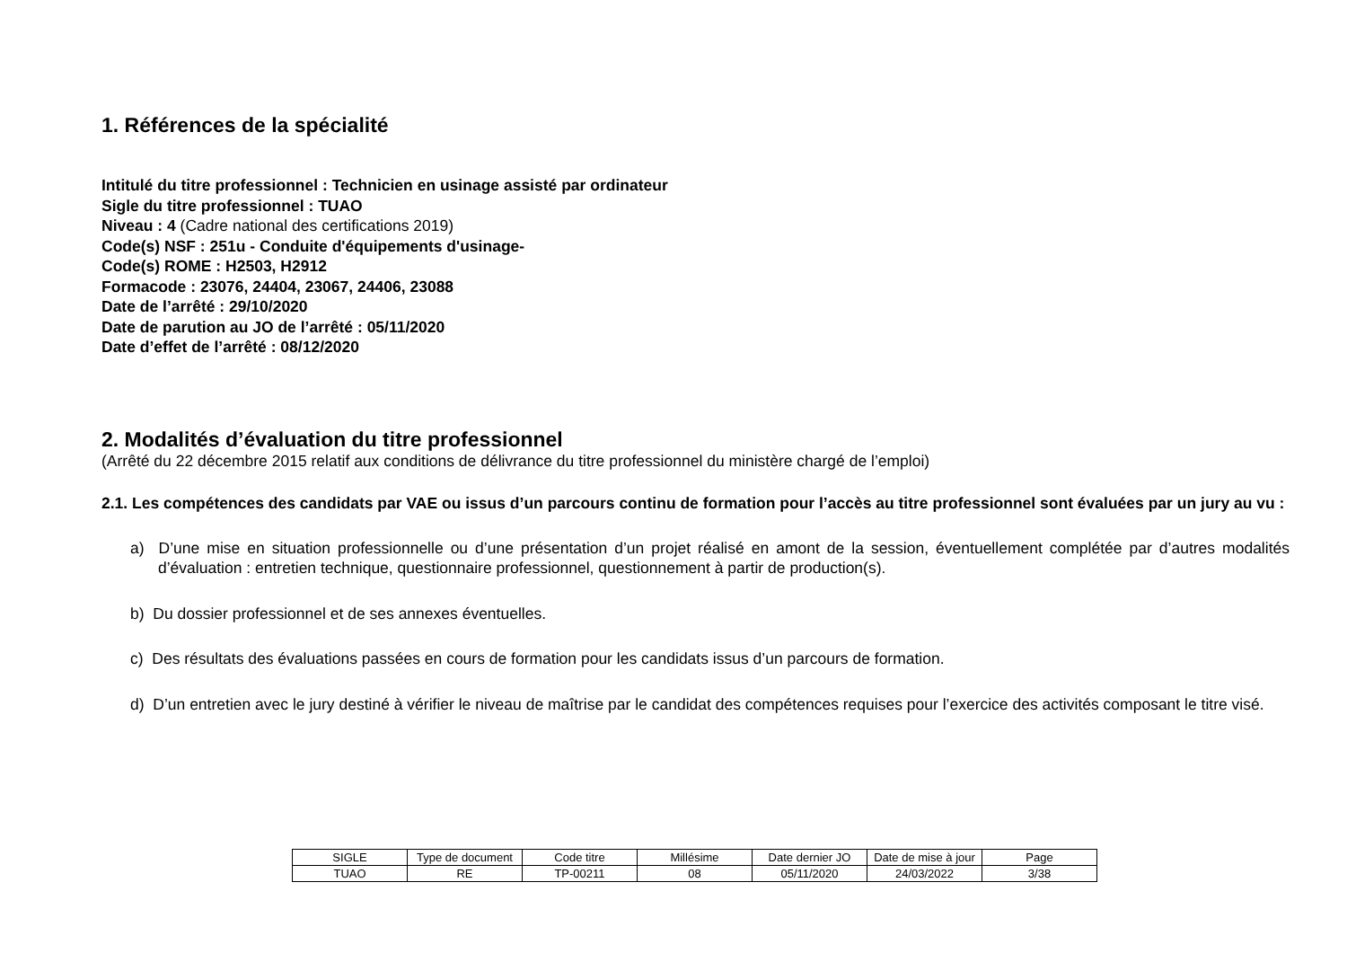1. Références de la spécialité
Intitulé du titre professionnel : Technicien en usinage assisté par ordinateur
Sigle du titre professionnel : TUAO
Niveau : 4 (Cadre national des certifications 2019)
Code(s) NSF : 251u - Conduite d'équipements d'usinage-
Code(s) ROME : H2503, H2912
Formacode : 23076, 24404, 23067, 24406, 23088
Date de l’arrêté : 29/10/2020
Date de parution au JO de l’arrêté : 05/11/2020
Date d’effet de l’arrêté : 08/12/2020
2. Modalités d’évaluation du titre professionnel
(Arrêté du 22 décembre 2015 relatif aux conditions de délivrance du titre professionnel du ministère chargé de l’emploi)
2.1. Les compétences des candidats par VAE ou issus d’un parcours continu de formation pour l’accès au titre professionnel sont évaluées par un jury au vu :
a) D’une mise en situation professionnelle ou d’une présentation d’un projet réalisé en amont de la session, éventuellement complétée par d’autres modalités d’évaluation : entretien technique, questionnaire professionnel, questionnement à partir de production(s).
b) Du dossier professionnel et de ses annexes éventuelles.
c) Des résultats des évaluations passées en cours de formation pour les candidats issus d’un parcours de formation.
d) D’un entretien avec le jury destiné à vérifier le niveau de maîtrise par le candidat des compétences requises pour l’exercice des activités composant le titre visé.
| SIGLE | Type de document | Code titre | Millésime | Date dernier JO | Date de mise à jour | Page |
| TUAO | RE | TP-00211 | 08 | 05/11/2020 | 24/03/2022 | 3/38 |